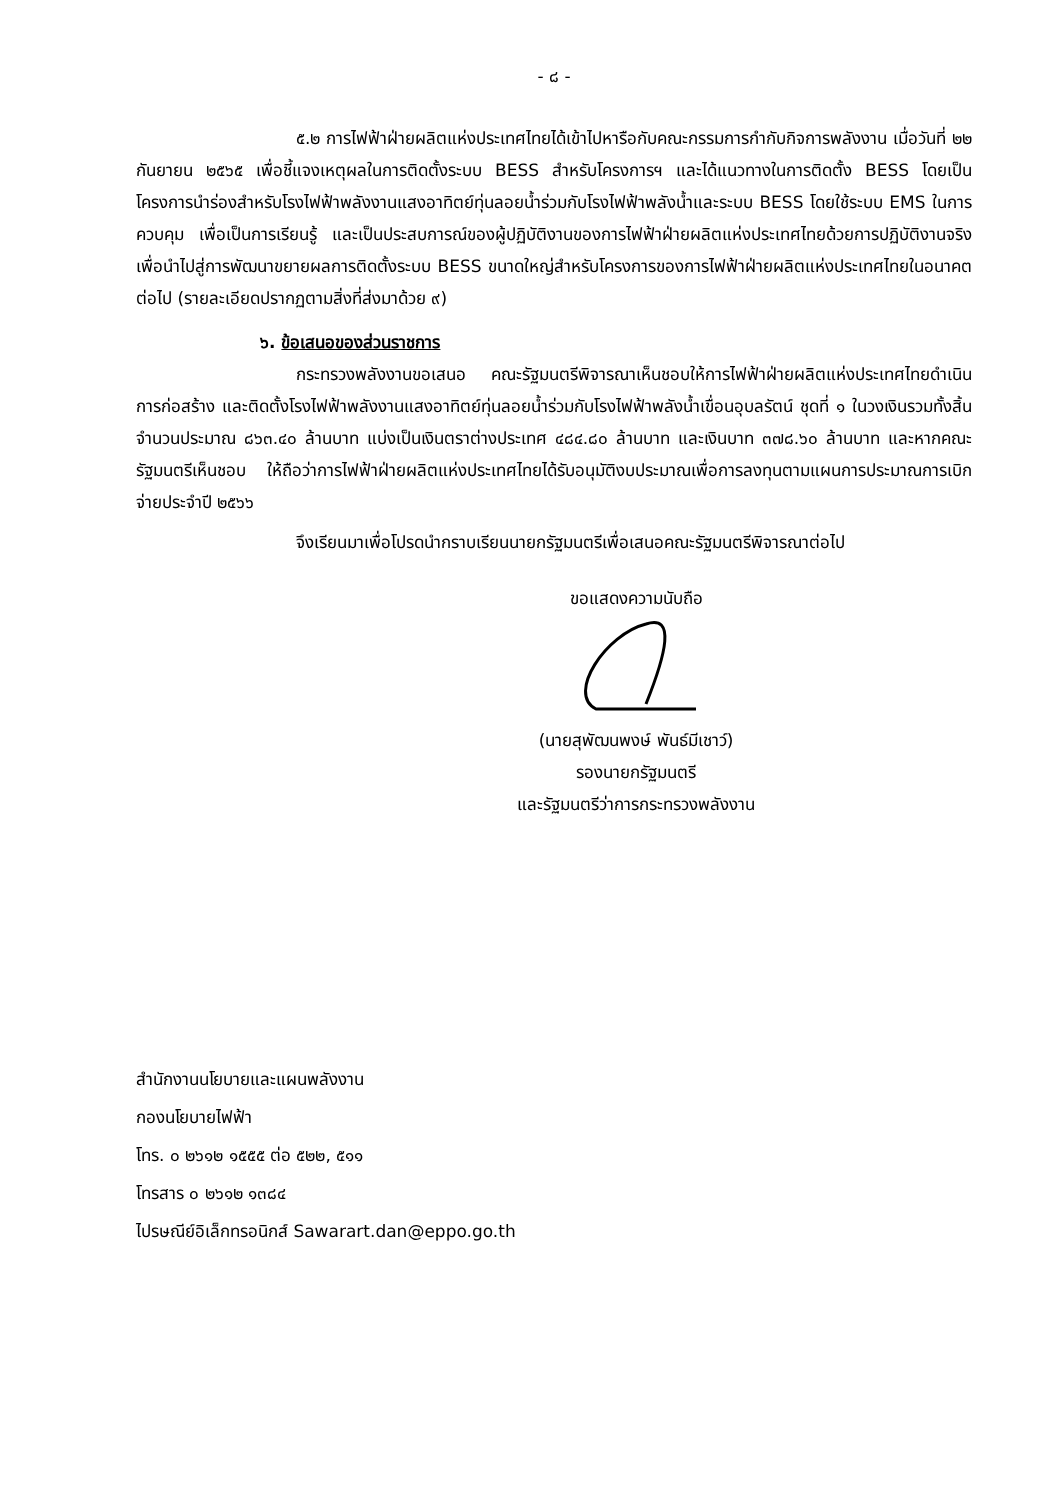- ๘ -
๕.๒ การไฟฟ้าฝ่ายผลิตแห่งประเทศไทยได้เข้าไปหารือกับคณะกรรมการกำกับกิจการพลังงาน เมื่อวันที่ ๒๒ กันยายน ๒๕๖๕ เพื่อชี้แจงเหตุผลในการติดตั้งระบบ BESS สำหรับโครงการฯ และได้แนวทางในการติดตั้ง BESS โดยเป็นโครงการนำร่องสำหรับโรงไฟฟ้าพลังงานแสงอาทิตย์ทุ่นลอยน้ำร่วมกับโรงไฟฟ้าพลังน้ำและระบบ BESS โดยใช้ระบบ EMS ในการควบคุม เพื่อเป็นการเรียนรู้ และเป็นประสบการณ์ของผู้ปฏิบัติงานของการไฟฟ้าฝ่ายผลิตแห่งประเทศไทยด้วยการปฏิบัติงานจริง เพื่อนำไปสู่การพัฒนาขยายผลการติดตั้งระบบ BESS ขนาดใหญ่สำหรับโครงการของการไฟฟ้าฝ่ายผลิตแห่งประเทศไทยในอนาคตต่อไป (รายละเอียดปรากฏตามสิ่งที่ส่งมาด้วย ๙)
๖. ข้อเสนอของส่วนราชการ
กระทรวงพลังงานขอเสนอ คณะรัฐมนตรีพิจารณาเห็นชอบให้การไฟฟ้าฝ่ายผลิตแห่งประเทศไทยดำเนินการก่อสร้าง และติดตั้งโรงไฟฟ้าพลังงานแสงอาทิตย์ทุ่นลอยน้ำร่วมกับโรงไฟฟ้าพลังน้ำเขื่อนอุบลรัตน์ ชุดที่ ๑ ในวงเงินรวมทั้งสิ้น จำนวนประมาณ ๘๖๓.๔๐ ล้านบาท แบ่งเป็นเงินตราต่างประเทศ ๔๘๔.๘๐ ล้านบาท และเงินบาท ๓๗๘.๖๐ ล้านบาท และหากคณะรัฐมนตรีเห็นชอบ ให้ถือว่าการไฟฟ้าฝ่ายผลิตแห่งประเทศไทยได้รับอนุมัติงบประมาณเพื่อการลงทุนตามแผนการประมาณการเบิกจ่ายประจำปี ๒๕๖๖
จึงเรียนมาเพื่อโปรดนำกราบเรียนนายกรัฐมนตรีเพื่อเสนอคณะรัฐมนตรีพิจารณาต่อไป
ขอแสดงความนับถือ
(นายสุพัฒนพงษ์ พันธ์มีเชาว์)
รองนายกรัฐมนตรี
และรัฐมนตรีว่าการกระทรวงพลังงาน
สำนักงานนโยบายและแผนพลังงาน
กองนโยบายไฟฟ้า
โทร. ๐ ๒๖๑๒ ๑๕๕๕ ต่อ ๕๒๒, ๕๑๑
โทรสาร ๐ ๒๖๑๒ ๑๓๘๔
ไปรษณีย์อิเล็กทรอนิกส์ Sawarart.dan@eppo.go.th